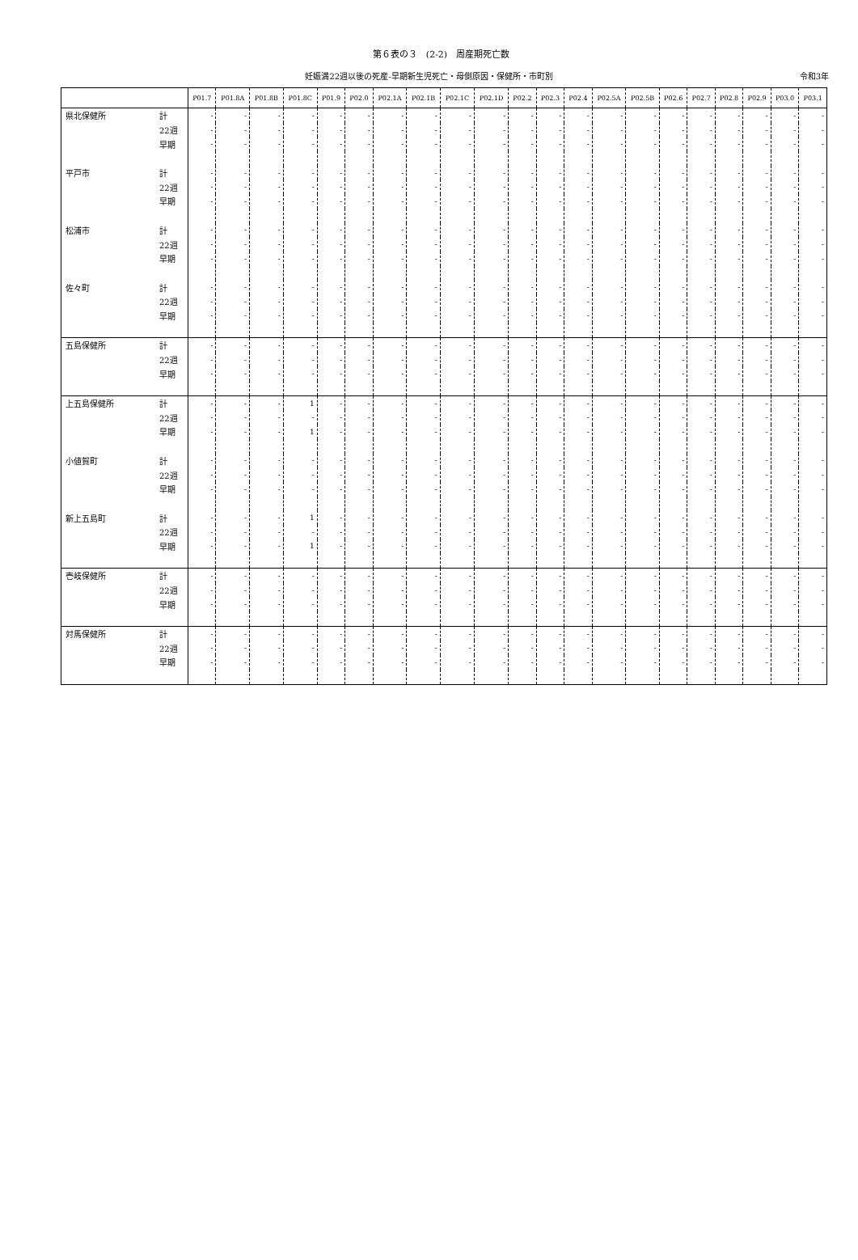第６表の３　(2-2)　周産期死亡数
妊娠満22週以後の死産-早期新生児死亡・母側原因・保健所・市町別 令和3年
| | | P01.7 | P01.8A | P01.8B | P01.8C | P01.9 | P02.0 | P02.1A | P02.1B | P02.1C | P02.1D | P02.2 | P02.3 | P02.4 | P02.5A | P02.5B | P02.6 | P02.7 | P02.8 | P02.9 | P03.0 | P03.1 |
| --- | --- | --- | --- | --- | --- | --- | --- | --- | --- | --- | --- | --- | --- | --- | --- | --- | --- | --- | --- | --- | --- | --- |
| 県北保健所 | 計 | - | - | - | - | - | - | - | - | - | - | - | - | - | - | - | - | - | - | - | - | - |
| | 22週 | - | - | - | - | - | - | - | - | - | - | - | - | - | - | - | - | - | - | - | - | - |
| | 早期 | - | - | - | - | - | - | - | - | - | - | - | - | - | - | - | - | - | - | - | - | - |
| 平戸市 | 計 | - | - | - | - | - | - | - | - | - | - | - | - | - | - | - | - | - | - | - | - | - |
| | 22週 | - | - | - | - | - | - | - | - | - | - | - | - | - | - | - | - | - | - | - | - | - |
| | 早期 | - | - | - | - | - | - | - | - | - | - | - | - | - | - | - | - | - | - | - | - | - |
| 松浦市 | 計 | - | - | - | - | - | - | - | - | - | - | - | - | - | - | - | - | - | - | - | - | - |
| | 22週 | - | - | - | - | - | - | - | - | - | - | - | - | - | - | - | - | - | - | - | - | - |
| | 早期 | - | - | - | - | - | - | - | - | - | - | - | - | - | - | - | - | - | - | - | - | - |
| 佐々町 | 計 | - | - | - | - | - | - | - | - | - | - | - | - | - | - | - | - | - | - | - | - | - |
| | 22週 | - | - | - | - | - | - | - | - | - | - | - | - | - | - | - | - | - | - | - | - | - |
| | 早期 | - | - | - | - | - | - | - | - | - | - | - | - | - | - | - | - | - | - | - | - | - |
| 五島保健所 | 計 | - | - | - | - | - | - | - | - | - | - | - | - | - | - | - | - | - | - | - | - | - |
| | 22週 | - | - | - | - | - | - | - | - | - | - | - | - | - | - | - | - | - | - | - | - | - |
| | 早期 | - | - | - | - | - | - | - | - | - | - | - | - | - | - | - | - | - | - | - | - | - |
| 上五島保健所 | 計 | - | - | - | 1 | - | - | - | - | - | - | - | - | - | - | - | - | - | - | - | - | - |
| | 22週 | - | - | - | - | - | - | - | - | - | - | - | - | - | - | - | - | - | - | - | - | - |
| | 早期 | - | - | - | 1 | - | - | - | - | - | - | - | - | - | - | - | - | - | - | - | - | - |
| 小値賀町 | 計 | - | - | - | - | - | - | - | - | - | - | - | - | - | - | - | - | - | - | - | - | - |
| | 22週 | - | - | - | - | - | - | - | - | - | - | - | - | - | - | - | - | - | - | - | - | - |
| | 早期 | - | - | - | - | - | - | - | - | - | - | - | - | - | - | - | - | - | - | - | - | - |
| 新上五島町 | 計 | - | - | - | 1 | - | - | - | - | - | - | - | - | - | - | - | - | - | - | - | - | - |
| | 22週 | - | - | - | - | - | - | - | - | - | - | - | - | - | - | - | - | - | - | - | - | - |
| | 早期 | - | - | - | 1 | - | - | - | - | - | - | - | - | - | - | - | - | - | - | - | - | - |
| 壱岐保健所 | 計 | - | - | - | - | - | - | - | - | - | - | - | - | - | - | - | - | - | - | - | - | - |
| | 22週 | - | - | - | - | - | - | - | - | - | - | - | - | - | - | - | - | - | - | - | - | - |
| | 早期 | - | - | - | - | - | - | - | - | - | - | - | - | - | - | - | - | - | - | - | - | - |
| 対馬保健所 | 計 | - | - | - | - | - | - | - | - | - | - | - | - | - | - | - | - | - | - | - | - | - |
| | 22週 | - | - | - | - | - | - | - | - | - | - | - | - | - | - | - | - | - | - | - | - | - |
| | 早期 | - | - | - | - | - | - | - | - | - | - | - | - | - | - | - | - | - | - | - | - | - |